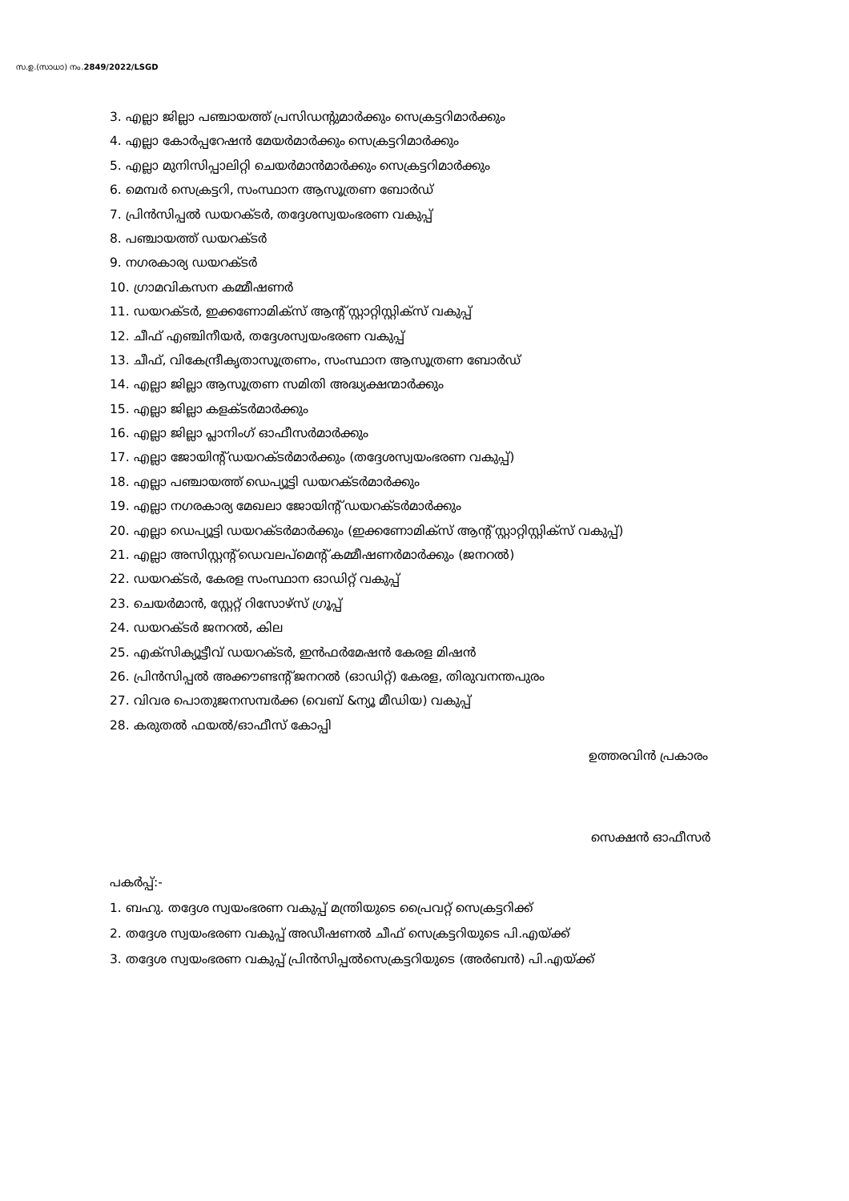സ.ഉ.(സാധാ) നം.2849/2022/LSGD
3. എല്ലാ ജില്ലാ പഞ്ചായത്ത് പ്രസിഡന്റുമാർക്കും സെക്രട്ടറിമാർക്കും
4. എല്ലാ കോർപ്പറേഷൻ മേയർമാർക്കും സെക്രട്ടറിമാർക്കും
5. എല്ലാ മുനിസിപ്പാലിറ്റി ചെയർമാൻമാർക്കും സെക്രട്ടറിമാർക്കും
6. മെമ്പർ സെക്രട്ടറി, സംസ്ഥാന ആസൂത്രണ ബോർഡ്
7. പ്രിൻസിപ്പൽ ഡയറക്ടർ, തദ്ദേശസ്വയംഭരണ വകുപ്പ്
8. പഞ്ചായത്ത് ഡയറക്ടർ
9. നഗരകാര്യ ഡയറക്ടർ
10. ഗ്രാമവികസന കമ്മീഷണർ
11. ഡയറക്ടർ, ഇക്കണോമിക്സ് ആന്റ് സ്റ്റാറ്റിസ്റ്റിക്സ് വകുപ്പ്
12. ചീഫ് എഞ്ചിനീയർ, തദ്ദേശസ്വയംഭരണ വകുപ്പ്
13. ചീഫ്, വികേന്ദ്രീകൃതാസൂത്രണം, സംസ്ഥാന ആസൂത്രണ ബോർഡ്
14. എല്ലാ ജില്ലാ ആസൂത്രണ സമിതി അദ്ധ്യക്ഷന്മാർക്കും
15. എല്ലാ ജില്ലാ കളക്ടർമാർക്കും
16. എല്ലാ ജില്ലാ പ്ലാനിംഗ് ഓഫീസർമാർക്കും
17. എല്ലാ ജോയിന്റ് ഡയറക്ടർമാർക്കും (തദ്ദേശസ്വയംഭരണ വകുപ്പ്)
18. എല്ലാ പഞ്ചായത്ത് ഡെപ്യൂട്ടി ഡയറക്ടർമാർക്കും
19. എല്ലാ നഗരകാര്യ മേഖലാ ജോയിന്റ് ഡയറക്ടർമാർക്കും
20. എല്ലാ ഡെപ്യൂട്ടി ഡയറക്ടർമാർക്കും (ഇക്കണോമിക്സ് ആന്റ് സ്റ്റാറ്റിസ്റ്റിക്സ് വകുപ്പ്)
21. എല്ലാ അസിസ്റ്റന്റ് ഡെവലപ്മെന്റ് കമ്മീഷണർമാർക്കും (ജനറൽ)
22. ഡയറക്ടർ, കേരള സംസ്ഥാന ഓഡിറ്റ് വകുപ്പ്
23. ചെയർമാൻ, സ്റ്റേറ്റ് റിസോഴ്സ് ഗ്രൂപ്പ്
24. ഡയറക്ടർ ജനറൽ, കില
25. എക്സിക്യൂട്ടീവ് ഡയറക്ടർ, ഇൻഫർമേഷൻ കേരള മിഷൻ
26. പ്രിൻസിപ്പൽ അക്കൗണ്ടന്റ് ജനറൽ (ഓഡിറ്റ്) കേരള, തിരുവനന്തപുരം
27. വിവര പൊതുജനസമ്പർക്ക (വെബ് &ന്യൂ മീഡിയ) വകുപ്പ്
28. കരുതൽ ഫയൽ/ഓഫീസ് കോപ്പി
ഉത്തരവിൻ പ്രകാരം
സെക്ഷൻ ഓഫീസർ
പകർപ്പ്:-
1. ബഹു. തദ്ദേശ സ്വയംഭരണ വകുപ്പ് മന്ത്രിയുടെ പ്രൈവറ്റ് സെക്രട്ടറിക്ക്
2. തദ്ദേശ സ്വയംഭരണ വകുപ്പ് അഡീഷണൽ ചീഫ് സെക്രട്ടറിയുടെ പി.എയ്ക്ക്
3. തദ്ദേശ സ്വയംഭരണ വകുപ്പ് പ്രിൻസിപ്പൽസെക്രട്ടറിയുടെ (അർബൻ) പി.എയ്ക്ക്